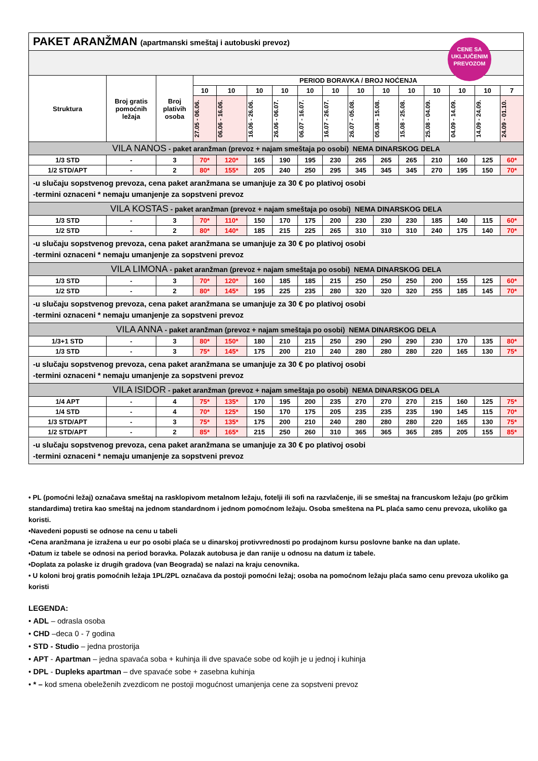| PAKET ARANŽMAN (apartmanski smeštaj i autobuski prevoz) | | | | | | | | | | | | | | | |
| Struktura | Broj gratis pomoćnih ležaja | Broj plativih osoba | PERIOD BORAVKA / BROJ NOĆENJA | | | | | | | | | | | | |
| | | | 10 | 10 | 10 | 10 | 10 | 10 | 10 | 10 | 10 | 10 | 10 | 10 | 7 |
| | | | 27.05 - 06.06. | 06.06 - 16.06. | 16.06 - 26.06. | 26.06 - 06.07. | 06.07 - 16.07. | 16.07 - 26.07. | 26.07 - 05.08. | 05.08 - 15.08. | 15.08 - 25.08. | 25.08 - 04.09. | 04.09 - 14.09. | 14.09 - 24.09. | 24.09 - 01.10. |
| VILA NANOS - paket aranžman (prevoz + najam smeštaja po osobi) NEMA DINARSKOG DELA | | | | | | | | | | | | | | | |
| 1/3 STD | - | 3 | 70* | 120* | 165 | 190 | 195 | 230 | 265 | 265 | 265 | 210 | 160 | 125 | 60* |
| 1/2 STD/APT | - | 2 | 80* | 155* | 205 | 240 | 250 | 295 | 345 | 345 | 345 | 270 | 195 | 150 | 70* |
| -u slučaju sopstvenog prevoza, cena paket aranžmana se umanjuje za 30 € po plativoj osobi -termini oznaceni * nemaju umanjenje za sopstveni prevoz | | | | | | | | | | | | | | | |
| VILA KOSTAS - paket aranžman (prevoz + najam smeštaja po osobi) NEMA DINARSKOG DELA | | | | | | | | | | | | | | | |
| 1/3 STD | - | 3 | 70* | 110* | 150 | 170 | 175 | 200 | 230 | 230 | 230 | 185 | 140 | 115 | 60* |
| 1/2 STD | - | 2 | 80* | 140* | 185 | 215 | 225 | 265 | 310 | 310 | 310 | 240 | 175 | 140 | 70* |
| -u slučaju sopstvenog prevoza, cena paket aranžmana se umanjuje za 30 € po plativoj osobi -termini oznaceni * nemaju umanjenje za sopstveni prevoz | | | | | | | | | | | | | | | |
| VILA LIMONA - paket aranžman (prevoz + najam smeštaja po osobi) NEMA DINARSKOG DELA | | | | | | | | | | | | | | | |
| 1/3 STD | - | 3 | 70* | 120* | 160 | 185 | 185 | 215 | 250 | 250 | 250 | 200 | 155 | 125 | 60* |
| 1/2 STD | - | 2 | 80* | 145* | 195 | 225 | 235 | 280 | 320 | 320 | 320 | 255 | 185 | 145 | 70* |
| -u slučaju sopstvenog prevoza, cena paket aranžmana se umanjuje za 30 € po plativoj osobi -termini oznaceni * nemaju umanjenje za sopstveni prevoz | | | | | | | | | | | | | | | |
| VILA ANNA - paket aranžman (prevoz + najam smeštaja po osobi) NEMA DINARSKOG DELA | | | | | | | | | | | | | | | |
| 1/3+1 STD | - | 3 | 80* | 150* | 180 | 210 | 215 | 250 | 290 | 290 | 290 | 230 | 170 | 135 | 80* |
| 1/3 STD | - | 3 | 75* | 145* | 175 | 200 | 210 | 240 | 280 | 280 | 280 | 220 | 165 | 130 | 75* |
| -u slučaju sopstvenog prevoza, cena paket aranžmana se umanjuje za 30 € po plativoj osobi -termini oznaceni * nemaju umanjenje za sopstveni prevoz | | | | | | | | | | | | | | | |
| VILA ISIDOR - paket aranžman (prevoz + najam smeštaja po osobi) NEMA DINARSKOG DELA | | | | | | | | | | | | | | | |
| 1/4 APT | - | 4 | 75* | 135* | 170 | 195 | 200 | 235 | 270 | 270 | 270 | 215 | 160 | 125 | 75* |
| 1/4 STD | - | 4 | 70* | 125* | 150 | 170 | 175 | 205 | 235 | 235 | 235 | 190 | 145 | 115 | 70* |
| 1/3 STD/APT | - | 3 | 75* | 135* | 175 | 200 | 210 | 240 | 280 | 280 | 280 | 220 | 165 | 130 | 75* |
| 1/2 STD/APT | - | 2 | 85* | 165* | 215 | 250 | 260 | 310 | 365 | 365 | 365 | 285 | 205 | 155 | 85* |
| -u slučaju sopstvenog prevoza, cena paket aranžmana se umanjuje za 30 € po plativoj osobi -termini oznaceni * nemaju umanjenje za sopstveni prevoz | | | | | | | | | | | | | | | |
CENE SA
UKLJUČENIM
PREVOZOM
• PL (pomoćni ležaj) označava smeštaj na rasklopivom metalnom ležaju, fotelji ili sofi na razvlačenje, ili se smeštaj na francuskom ležaju (po grčkim standardima) tretira kao smeštaj na jednom standardnom i jednom pomoćnom ležaju. Osoba smeštena na PL plaća samo cenu prevoza, ukoliko ga koristi.
•Navedeni popusti se odnose na cenu u tabeli
•Cena aranžmana je izražena u eur po osobi plaća se u dinarskoj protivvrednosti po prodajnom kursu poslovne banke na dan uplate.
•Datum iz tabele se odnosi na period boravka. Polazak autobusa je dan ranije u odnosu na datum iz tabele.
•Doplata za polaske iz drugih gradova (van Beograda) se nalazi na kraju cenovnika.
• U koloni broj gratis pomoćnih ležaja 1PL/2PL označava da postoji pomoćni ležaj; osoba na pomoćnom ležaju plaća samo cenu prevoza ukoliko ga koristi
LEGENDA:
• ADL – odrasla osoba
• CHD –deca 0 - 7 godina
• STD - Studio – jedna prostorija
• APT - Apartman – jedna spavaća soba + kuhinja ili dve spavaće sobe od kojih je u jednoj i kuhinja
• DPL - Dupleks apartman – dve spavaće sobe + zasebna kuhinja
• * – kod smena obeleženih zvezdicom ne postoji mogućnost umanjenja cene za sopstveni prevoz